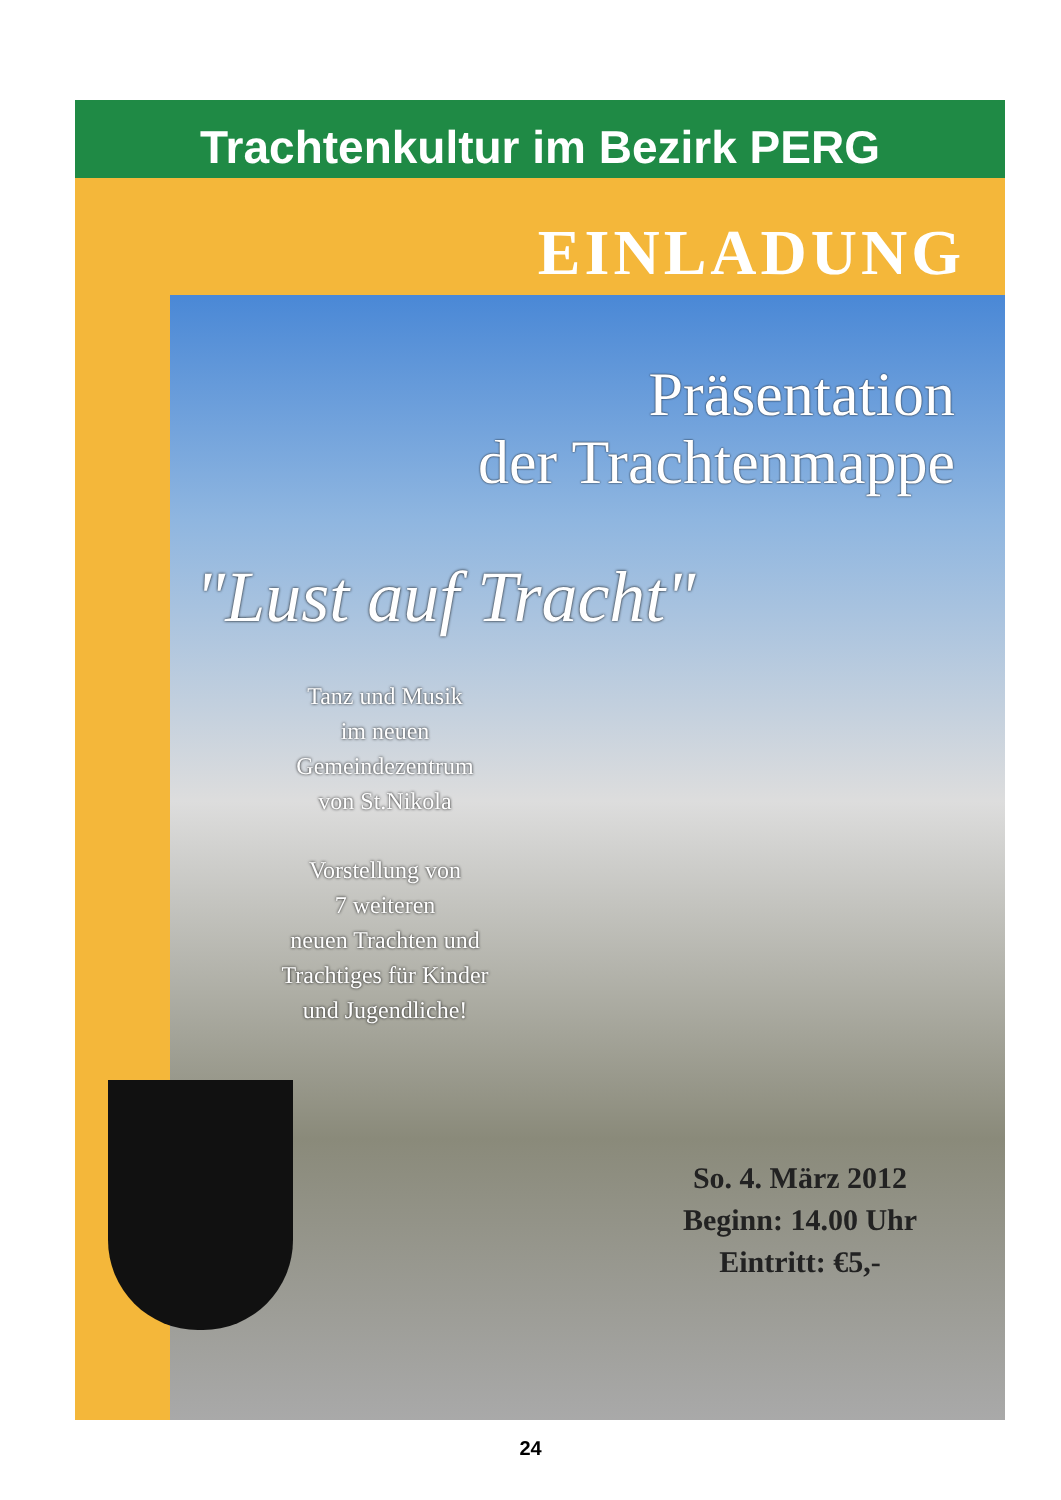Trachtenkultur im Bezirk PERG
EINLADUNG
Präsentation
der Trachtenmappe
"Lust auf Tracht"
Tanz und Musik
im neuen
Gemeindezentrum
von St.Nikola
Vorstellung von
7 weiteren
neuen Trachten und
Trachtiges für Kinder
und Jugendliche!
So. 4. März 2012
Beginn: 14.00 Uhr
Eintritt: €5,-
24